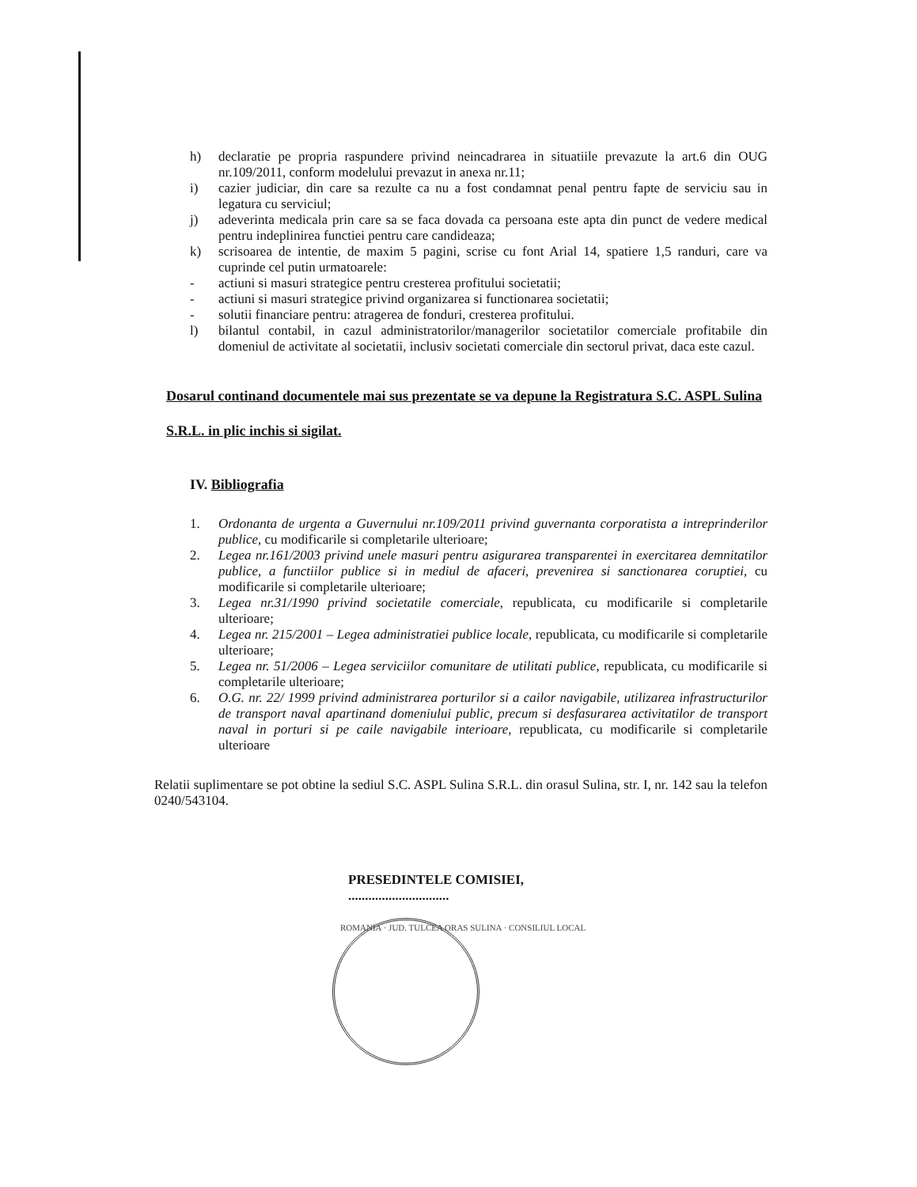h) declaratie pe propria raspundere privind neincadrarea in situatiile prevazute la art.6 din OUG nr.109/2011, conform modelului prevazut in anexa nr.11;
i) cazier judiciar, din care sa rezulte ca nu a fost condamnat penal pentru fapte de serviciu sau in legatura cu serviciul;
j) adeverinta medicala prin care sa se faca dovada ca persoana este apta din punct de vedere medical pentru indeplinirea functiei pentru care candideaza;
k) scrisoarea de intentie, de maxim 5 pagini, scrise cu font Arial 14, spatiere 1,5 randuri, care va cuprinde cel putin urmatoarele:
- actiuni si masuri strategice pentru cresterea profitului societatii;
- actiuni si masuri strategice privind organizarea si functionarea societatii;
- solutii financiare pentru: atragerea de fonduri, cresterea profitului.
l) bilantul contabil, in cazul administratorilor/managerilor societatilor comerciale profitabile din domeniul de activitate al societatii, inclusiv societati comerciale din sectorul privat, daca este cazul.
Dosarul continand documentele mai sus prezentate se va depune la Registratura S.C. ASPL Sulina S.R.L. in plic inchis si sigilat.
IV. Bibliografia
1. Ordonanta de urgenta a Guvernului nr.109/2011 privind guvernanta corporatista a intreprinderilor publice, cu modificarile si completarile ulterioare;
2. Legea nr.161/2003 privind unele masuri pentru asigurarea transparentei in exercitarea demnitatilor publice, a functiilor publice si in mediul de afaceri, prevenirea si sanctionarea coruptiei, cu modificarile si completarile ulterioare;
3. Legea nr.31/1990 privind societatile comerciale, republicata, cu modificarile si completarile ulterioare;
4. Legea nr. 215/2001 – Legea administratiei publice locale, republicata, cu modificarile si completarile ulterioare;
5. Legea nr. 51/2006 – Legea serviciilor comunitare de utilitati publice, republicata, cu modificarile si completarile ulterioare;
6. O.G. nr. 22/ 1999 privind administrarea porturilor si a cailor navigabile, utilizarea infrastructurilor de transport naval apartinand domeniului public, precum si desfasurarea activitatilor de transport naval in porturi si pe caile navigabile interioare, republicata, cu modificarile si completarile ulterioare
Relatii suplimentare se pot obtine la sediul S.C. ASPL Sulina S.R.L. din orasul Sulina, str. I, nr. 142 sau la telefon 0240/543104.
PRESEDINTELE COMISIEI,
..............................
ROMANIA · JUD. TULCEA ORAS SULINA · CONSILIUL LOCAL